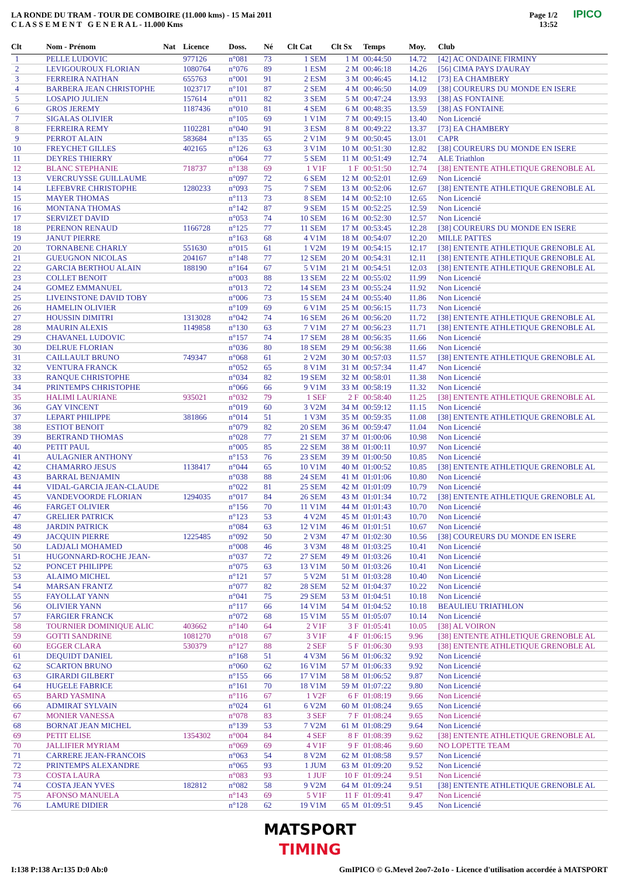LA RONDE DU TRAM - TOUR DE COMBOIRE (11.000 kms) - 15 Mai 2011
C L A S S E M E N T G E N E R A L - 11.000 Kms
Page 1/2
13:52
IPICO
| Clt | Nom - Prénom | Nat | Licence | Doss. | Né | Clt Cat | Clt Sx | Temps | Moy. | Club |
| --- | --- | --- | --- | --- | --- | --- | --- | --- | --- | --- |
| 1 | PELLE LUDOVIC | | 977126 | n°081 | 73 | 1 SEM | 1 M | 00:44:50 | 14.72 | [42] AC ONDAINE FIRMINY |
| 2 | LEVIGOUROUX FLORIAN | | 1080764 | n°076 | 89 | 1 ESM | 2 M | 00:46:18 | 14.26 | [56] CIMA PAYS D'AURAY |
| 3 | FERREIRA NATHAN | | 655763 | n°001 | 91 | 2 ESM | 3 M | 00:46:45 | 14.12 | [73] EA CHAMBERY |
| 4 | BARBERA JEAN CHRISTOPHE | | 1023717 | n°101 | 87 | 2 SEM | 4 M | 00:46:50 | 14.09 | [38] COUREURS DU MONDE EN ISERE |
| 5 | LOSAPIO JULIEN | | 157614 | n°011 | 82 | 3 SEM | 5 M | 00:47:24 | 13.93 | [38] AS FONTAINE |
| 6 | GROS JEREMY | | 1187436 | n°010 | 81 | 4 SEM | 6 M | 00:48:35 | 13.59 | [38] AS FONTAINE |
| 7 | SIGALAS OLIVIER | | | n°105 | 69 | 1 V1M | 7 M | 00:49:15 | 13.40 | Non Licencié |
| 8 | FERREIRA REMY | | 1102281 | n°040 | 91 | 3 ESM | 8 M | 00:49:22 | 13.37 | [73] EA CHAMBERY |
| 9 | PERROT ALAIN | | 583684 | n°135 | 65 | 2 V1M | 9 M | 00:50:45 | 13.01 | CAPR |
| 10 | FREYCHET GILLES | | 402165 | n°126 | 63 | 3 V1M | 10 M | 00:51:30 | 12.82 | [38] COUREURS DU MONDE EN ISERE |
| 11 | DEYRES THIERRY | | | n°064 | 77 | 5 SEM | 11 M | 00:51:49 | 12.74 | ALE Triathlon |
| 12 | BLANC STEPHANIE | | 718737 | n°138 | 69 | 1 V1F | 1 F | 00:51:50 | 12.74 | [38] ENTENTE ATHLETIQUE GRENOBLE AL |
| 13 | VERCRUYSSE GUILLAUME | | | n°097 | 72 | 6 SEM | 12 M | 00:52:01 | 12.69 | Non Licencié |
| 14 | LEFEBVRE CHRISTOPHE | | 1280233 | n°093 | 75 | 7 SEM | 13 M | 00:52:06 | 12.67 | [38] ENTENTE ATHLETIQUE GRENOBLE AL |
| 15 | MAYER THOMAS | | | n°113 | 73 | 8 SEM | 14 M | 00:52:10 | 12.65 | Non Licencié |
| 16 | MONTANA THOMAS | | | n°142 | 87 | 9 SEM | 15 M | 00:52:25 | 12.59 | Non Licencié |
| 17 | SERVIZET DAVID | | | n°053 | 74 | 10 SEM | 16 M | 00:52:30 | 12.57 | Non Licencié |
| 18 | PERENON RENAUD | | 1166728 | n°125 | 77 | 11 SEM | 17 M | 00:53:45 | 12.28 | [38] COUREURS DU MONDE EN ISERE |
| 19 | JANUT PIERRE | | | n°163 | 68 | 4 V1M | 18 M | 00:54:07 | 12.20 | MILLE PATTES |
| 20 | TORNABENE CHARLY | | 551630 | n°015 | 61 | 1 V2M | 19 M | 00:54:15 | 12.17 | [38] ENTENTE ATHLETIQUE GRENOBLE AL |
| 21 | GUEUGNON NICOLAS | | 204167 | n°148 | 77 | 12 SEM | 20 M | 00:54:31 | 12.11 | [38] ENTENTE ATHLETIQUE GRENOBLE AL |
| 22 | GARCIA BERTHOU ALAIN | | 188190 | n°164 | 67 | 5 V1M | 21 M | 00:54:51 | 12.03 | [38] ENTENTE ATHLETIQUE GRENOBLE AL |
| 23 | COLLET BENOIT | | | n°003 | 88 | 13 SEM | 22 M | 00:55:02 | 11.99 | Non Licencié |
| 24 | GOMEZ EMMANUEL | | | n°013 | 72 | 14 SEM | 23 M | 00:55:24 | 11.92 | Non Licencié |
| 25 | LIVEINSTONE DAVID TOBY | | | n°006 | 73 | 15 SEM | 24 M | 00:55:40 | 11.86 | Non Licencié |
| 26 | HAMELIN OLIVIER | | | n°109 | 69 | 6 V1M | 25 M | 00:56:15 | 11.73 | Non Licencié |
| 27 | HOUSSIN DIMITRI | | 1313028 | n°042 | 74 | 16 SEM | 26 M | 00:56:20 | 11.72 | [38] ENTENTE ATHLETIQUE GRENOBLE AL |
| 28 | MAURIN ALEXIS | | 1149858 | n°130 | 63 | 7 V1M | 27 M | 00:56:23 | 11.71 | [38] ENTENTE ATHLETIQUE GRENOBLE AL |
| 29 | CHAVANEL LUDOVIC | | | n°157 | 74 | 17 SEM | 28 M | 00:56:35 | 11.66 | Non Licencié |
| 30 | DELRUE FLORIAN | | | n°036 | 80 | 18 SEM | 29 M | 00:56:38 | 11.66 | Non Licencié |
| 31 | CAILLAULT BRUNO | | 749347 | n°068 | 61 | 2 V2M | 30 M | 00:57:03 | 11.57 | [38] ENTENTE ATHLETIQUE GRENOBLE AL |
| 32 | VENTURA FRANCK | | | n°052 | 65 | 8 V1M | 31 M | 00:57:34 | 11.47 | Non Licencié |
| 33 | RANQUE CHRISTOPHE | | | n°034 | 82 | 19 SEM | 32 M | 00:58:01 | 11.38 | Non Licencié |
| 34 | PRINTEMPS CHRISTOPHE | | | n°066 | 66 | 9 V1M | 33 M | 00:58:19 | 11.32 | Non Licencié |
| 35 | HALIMI LAURIANE | | 935021 | n°032 | 79 | 1 SEF | 2 F | 00:58:40 | 11.25 | [38] ENTENTE ATHLETIQUE GRENOBLE AL |
| 36 | GAY VINCENT | | | n°019 | 60 | 3 V2M | 34 M | 00:59:12 | 11.15 | Non Licencié |
| 37 | LEPART PHILIPPE | | 381866 | n°014 | 51 | 1 V3M | 35 M | 00:59:35 | 11.08 | [38] ENTENTE ATHLETIQUE GRENOBLE AL |
| 38 | ESTIOT BENOIT | | | n°079 | 82 | 20 SEM | 36 M | 00:59:47 | 11.04 | Non Licencié |
| 39 | BERTRAND THOMAS | | | n°028 | 77 | 21 SEM | 37 M | 01:00:06 | 10.98 | Non Licencié |
| 40 | PETIT PAUL | | | n°005 | 85 | 22 SEM | 38 M | 01:00:11 | 10.97 | Non Licencié |
| 41 | AULAGNIER ANTHONY | | | n°153 | 76 | 23 SEM | 39 M | 01:00:50 | 10.85 | Non Licencié |
| 42 | CHAMARRO JESUS | | 1138417 | n°044 | 65 | 10 V1M | 40 M | 01:00:52 | 10.85 | [38] ENTENTE ATHLETIQUE GRENOBLE AL |
| 43 | BARRAL BENJAMIN | | | n°038 | 88 | 24 SEM | 41 M | 01:01:06 | 10.80 | Non Licencié |
| 44 | VIDAL-GARCIA JEAN-CLAUDE | | | n°022 | 81 | 25 SEM | 42 M | 01:01:09 | 10.79 | Non Licencié |
| 45 | VANDEVOORDE FLORIAN | | 1294035 | n°017 | 84 | 26 SEM | 43 M | 01:01:34 | 10.72 | [38] ENTENTE ATHLETIQUE GRENOBLE AL |
| 46 | FARGET OLIVIER | | | n°156 | 70 | 11 V1M | 44 M | 01:01:43 | 10.70 | Non Licencié |
| 47 | GRELIER PATRICK | | | n°123 | 53 | 4 V2M | 45 M | 01:01:43 | 10.70 | Non Licencié |
| 48 | JARDIN PATRICK | | | n°084 | 63 | 12 V1M | 46 M | 01:01:51 | 10.67 | Non Licencié |
| 49 | JACQUIN PIERRE | | 1225485 | n°092 | 50 | 2 V3M | 47 M | 01:02:30 | 10.56 | [38] COUREURS DU MONDE EN ISERE |
| 50 | LADJALI MOHAMED | | | n°008 | 46 | 3 V3M | 48 M | 01:03:25 | 10.41 | Non Licencié |
| 51 | HUGONNARD-ROCHE JEAN- | | | n°037 | 72 | 27 SEM | 49 M | 01:03:26 | 10.41 | Non Licencié |
| 52 | PONCET PHILIPPE | | | n°075 | 63 | 13 V1M | 50 M | 01:03:26 | 10.41 | Non Licencié |
| 53 | ALAIMO MICHEL | | | n°121 | 57 | 5 V2M | 51 M | 01:03:28 | 10.40 | Non Licencié |
| 54 | MARSAN FRANTZ | | | n°077 | 82 | 28 SEM | 52 M | 01:04:37 | 10.22 | Non Licencié |
| 55 | FAYOLLAT YANN | | | n°041 | 75 | 29 SEM | 53 M | 01:04:51 | 10.18 | Non Licencié |
| 56 | OLIVIER YANN | | | n°117 | 66 | 14 V1M | 54 M | 01:04:52 | 10.18 | BEAULIEU TRIATHLON |
| 57 | FARGIER FRANCK | | | n°072 | 68 | 15 V1M | 55 M | 01:05:07 | 10.14 | Non Licencié |
| 58 | TOURNIER DOMINIQUE ALIC | | 403662 | n°140 | 64 | 2 V1F | 3 F | 01:05:41 | 10.05 | [38] AL VOIRON |
| 59 | GOTTI SANDRINE | | 1081270 | n°018 | 67 | 3 V1F | 4 F | 01:06:15 | 9.96 | [38] ENTENTE ATHLETIQUE GRENOBLE AL |
| 60 | EGGER CLARA | | 530379 | n°127 | 88 | 2 SEF | 5 F | 01:06:30 | 9.93 | [38] ENTENTE ATHLETIQUE GRENOBLE AL |
| 61 | DEQUIDT DANIEL | | | n°168 | 51 | 4 V3M | 56 M | 01:06:32 | 9.92 | Non Licencié |
| 62 | SCARTON BRUNO | | | n°060 | 62 | 16 V1M | 57 M | 01:06:33 | 9.92 | Non Licencié |
| 63 | GIRARDI GILBERT | | | n°155 | 66 | 17 V1M | 58 M | 01:06:52 | 9.87 | Non Licencié |
| 64 | HUGELE FABRICE | | | n°161 | 70 | 18 V1M | 59 M | 01:07:22 | 9.80 | Non Licencié |
| 65 | BARD YASMINA | | | n°116 | 67 | 1 V2F | 6 F | 01:08:19 | 9.66 | Non Licencié |
| 66 | ADMIRAT SYLVAIN | | | n°024 | 61 | 6 V2M | 60 M | 01:08:24 | 9.65 | Non Licencié |
| 67 | MONIER VANESSA | | | n°078 | 83 | 3 SEF | 7 F | 01:08:24 | 9.65 | Non Licencié |
| 68 | BORNAT JEAN MICHEL | | | n°139 | 53 | 7 V2M | 61 M | 01:08:29 | 9.64 | Non Licencié |
| 69 | PETIT ELISE | | 1354302 | n°004 | 84 | 4 SEF | 8 F | 01:08:39 | 9.62 | [38] ENTENTE ATHLETIQUE GRENOBLE AL |
| 70 | JALLIFIER MYRIAM | | | n°069 | 69 | 4 V1F | 9 F | 01:08:46 | 9.60 | NO LOPETTE TEAM |
| 71 | CARRERE JEAN-FRANCOIS | | | n°063 | 54 | 8 V2M | 62 M | 01:08:58 | 9.57 | Non Licencié |
| 72 | PRINTEMPS ALEXANDRE | | | n°065 | 93 | 1 JUM | 63 M | 01:09:20 | 9.52 | Non Licencié |
| 73 | COSTA LAURA | | | n°083 | 93 | 1 JUF | 10 F | 01:09:24 | 9.51 | Non Licencié |
| 74 | COSTA JEAN YVES | | 182812 | n°082 | 58 | 9 V2M | 64 M | 01:09:24 | 9.51 | [38] ENTENTE ATHLETIQUE GRENOBLE AL |
| 75 | AFONSO MANUELA | | | n°143 | 69 | 5 V1F | 11 F | 01:09:41 | 9.47 | Non Licencié |
| 76 | LAMURE DIDIER | | | n°128 | 62 | 19 V1M | 65 M | 01:09:51 | 9.45 | Non Licencié |
MATSPORT
TIMING
I:138 P:138 Ar:135 D:0 Ab:0
GmIPICO © G.Mevel 2oo7-2o1o - Licence d'utilisation accordée à MATSPORT